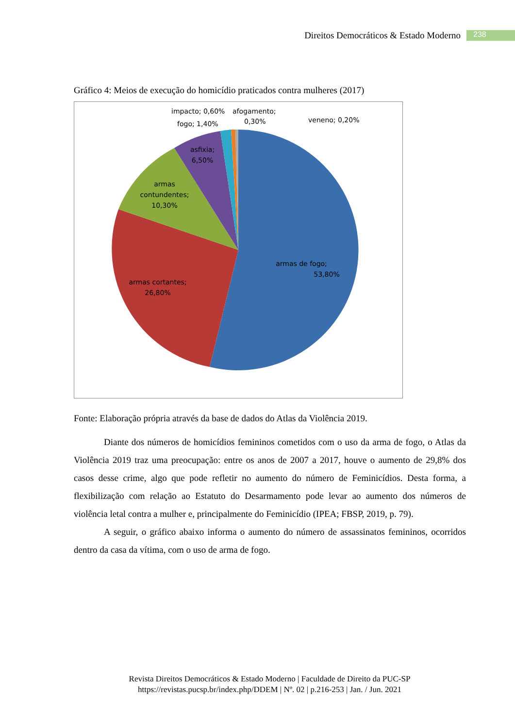Direitos Democráticos & Estado Moderno 238
Gráfico 4: Meios de execução do homicídio praticados contra mulheres (2017)
armas de fogo;
53,80%
armas cortantes;
26,80%
armas
contundentes;
10,30%
asfixia;
6,50%
impacto; 0,60%
afogamento;
fogo; 1,40%
0,30%
veneno; 0,20%
Fonte: Elaboração própria através da base de dados do Atlas da Violência 2019.
Diante dos números de homicídios femininos cometidos com o uso da arma de fogo, o Atlas da Violência 2019 traz uma preocupação: entre os anos de 2007 a 2017, houve o aumento de 29,8% dos casos desse crime, algo que pode refletir no aumento do número de Feminicídios. Desta forma, a flexibilização com relação ao Estatuto do Desarmamento pode levar ao aumento dos números de violência letal contra a mulher e, principalmente do Feminicídio (IPEA; FBSP, 2019, p. 79).
A seguir, o gráfico abaixo informa o aumento do número de assassinatos femininos, ocorridos dentro da casa da vítima, com o uso de arma de fogo.
Revista Direitos Democráticos & Estado Moderno | Faculdade de Direito da PUC-SP
https://revistas.pucsp.br/index.php/DDEM | Nº. 02 | p.216-253 | Jan. / Jun. 2021